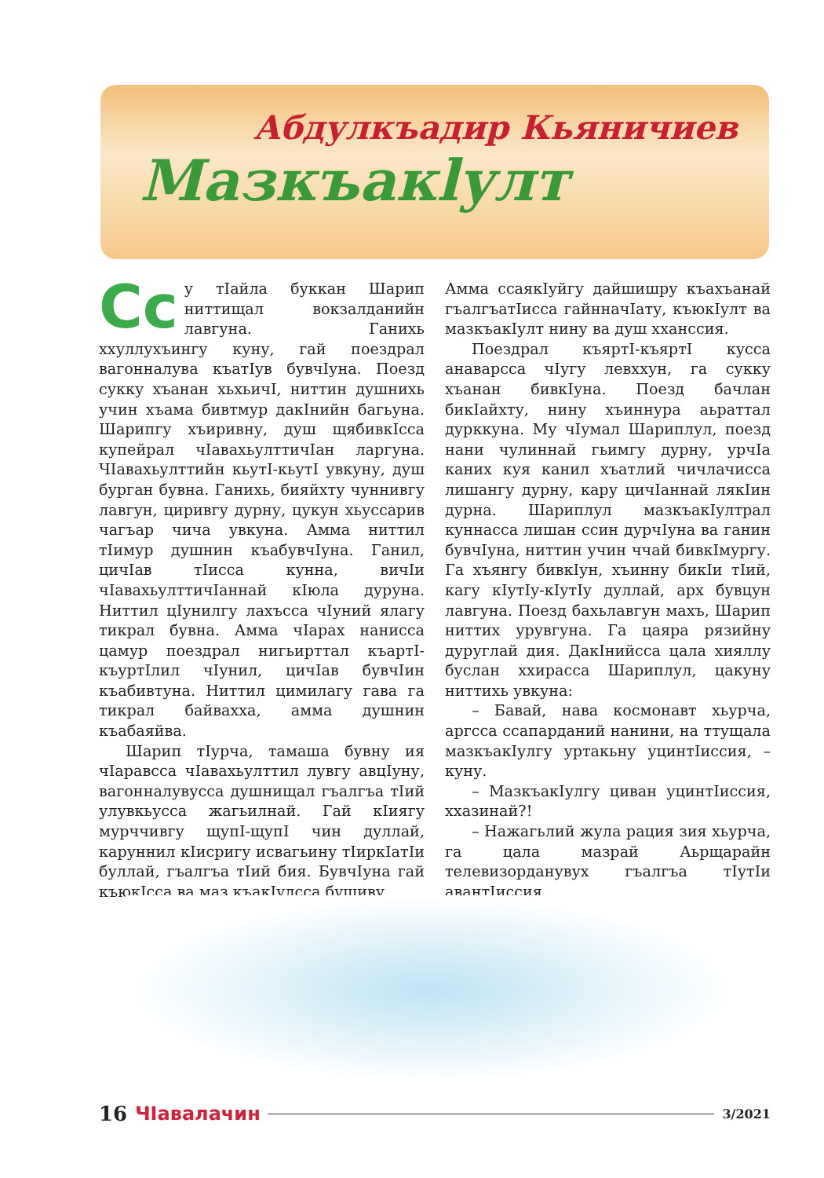Абдулкъадир Кьяничиев
Мазкъакlулт
Сс у тIайла буккан Шарип ниттищал вокзалданийн лавгуна. Ганихь ххуллухъингу куну, гай поездрал вагонналува къатIув бувчIуна. Поезд сукку хъанан хьхьичI, ниттин душнихь учин хъама бивтмур дакIнийн багьуна. Шарипгу хъиривну, душ щябивкIсса купейрал чIавахьулттичIан ларгуна. ЧIавахьулттийн кьутI-кьутI увкуну, душ бурган бувна. Ганихь, бияйхту чуннивгу лавгун, циривгу дурну, цукун хьуссарив чагъар чича увкуна. Амма ниттил тIимур душнин къабувчIуна. Ганил, цичIав тIисса кунна, вичIи чIавахьулттичIаннай кIюла дуруна. Ниттил цIунилгу лахъсса чIуний ялагу тикрал бувна. Амма чIарах нанисса цамур поездрал нигьирттал къартI-къуртIлил чIунил, цичIав бувчIин къабивтуна. Ниттил цимилагу гава га тикрал байвахха, амма душнин къабаяйва.
Шарип тIурча, тамаша бувну ия чIаравсса чIавахьулттил лувгу авцIуну, вагонналувусса душнищал гъалгъа тIий улувкьусса жагьилнай. Гай кIиягу мурччивгу щупI-щупI чин дуллай, каруннил кIисригу исвагьину тIиркIатIи буллай, гъалгъа тIий бия. БувчIуна гай къюкIсса ва маз къакIулсса бушиву.
Амма ссаякIуйгу дайшишру къахъанай гъалгъатIисса гайнначIату, къюкIулт ва мазкъакIулт нину ва душ хханссия.
Поездрал къяртI-къяртI кусса анаварсса чIугу левххун, га сукку хъанан бивкIуна. Поезд бачлан бикIайхту, нину хъиннура аьраттал дурккуна. Му чIумал Шариплул, поезд нани чулиннай гьимгу дурну, урчIа каних куя канил хъатлий чичлачисса лишангу дурну, кару цичIаннай лякIин дурна. Шариплул мазкъакIултрал куннасса лишан ссин дурчIуна ва ганин бувчIуна, ниттин учин ччай бивкIмургу. Га хъянгу бивкIун, хъинну бикIи тIий, кагу кIутIу-кIутIу дуллай, арх бувцун лавгуна. Поезд бахьлавгун махъ, Шарип ниттих урувгуна. Га цаяра рязийну дуруглай дия. ДакIнийсса цала хияллу буслан ххирасса Шариплул, цакуну ниттихь увкуна:
– Бавай, нава космонавт хьурча, аргсса ссапарданий нанини, на ттущала мазкъакIулгу уртакьну уцинтIиссия, – куну.
– МазкъакIулгу циван уцинтIиссия, ххазинай?!
– Нажагьлий жула рация зия хьурча, га цала мазрай Аьрщарайн телевизорданувух гъалгъа тIутIи авантIиссия.
16 ЧIавалачин 3/2021